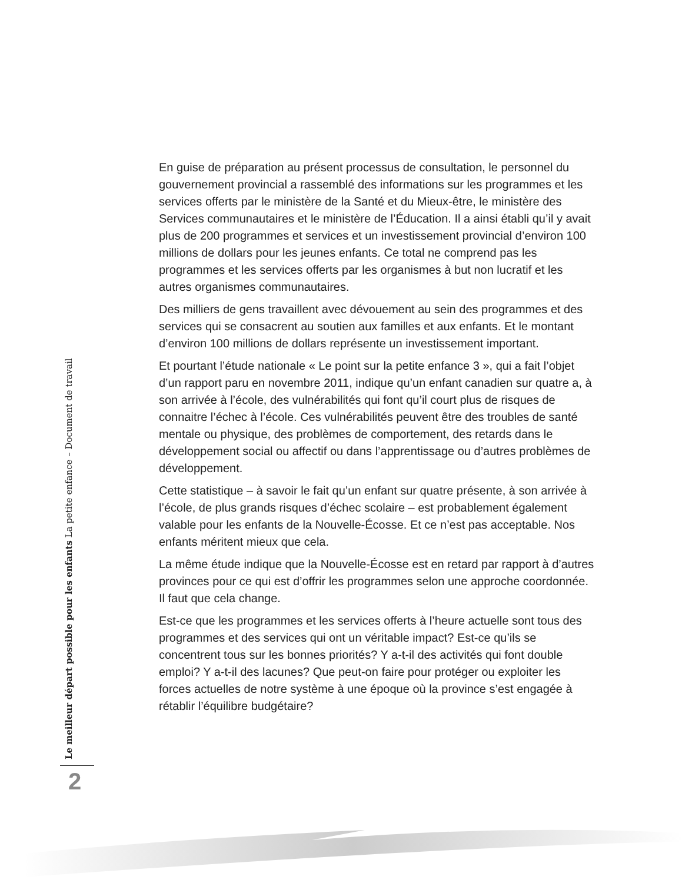Le meilleur départ possible pour les enfants La petite enfance – Document de travail
2
En guise de préparation au présent processus de consultation, le personnel du gouvernement provincial a rassemblé des informations sur les programmes et les services offerts par le ministère de la Santé et du Mieux-être, le ministère des Services communautaires et le ministère de l’Éducation. Il a ainsi établi qu’il y avait plus de 200 programmes et services et un investissement provincial d’environ 100 millions de dollars pour les jeunes enfants. Ce total ne comprend pas les programmes et les services offerts par les organismes à but non lucratif et les autres organismes communautaires.
Des milliers de gens travaillent avec dévouement au sein des programmes et des services qui se consacrent au soutien aux familles et aux enfants. Et le montant d’environ 100 millions de dollars représente un investissement important.
Et pourtant l’étude nationale « Le point sur la petite enfance 3 », qui a fait l’objet d’un rapport paru en novembre 2011, indique qu’un enfant canadien sur quatre a, à son arrivée à l’école, des vulnérabilités qui font qu’il court plus de risques de connaitre l’échec à l’école. Ces vulnérabilités peuvent être des troubles de santé mentale ou physique, des problèmes de comportement, des retards dans le développement social ou affectif ou dans l’apprentissage ou d’autres problèmes de développement.
Cette statistique – à savoir le fait qu’un enfant sur quatre présente, à son arrivée à l’école, de plus grands risques d’échec scolaire – est probablement également valable pour les enfants de la Nouvelle-Écosse. Et ce n’est pas acceptable. Nos enfants méritent mieux que cela.
La même étude indique que la Nouvelle-Écosse est en retard par rapport à d’autres provinces pour ce qui est d’offrir les programmes selon une approche coordonnée. Il faut que cela change.
Est-ce que les programmes et les services offerts à l’heure actuelle sont tous des programmes et des services qui ont un véritable impact? Est-ce qu’ils se concentrent tous sur les bonnes priorités? Y a-t-il des activités qui font double emploi? Y a-t-il des lacunes? Que peut-on faire pour protéger ou exploiter les forces actuelles de notre système à une époque où la province s’est engagée à rétablir l’équilibre budgétaire?